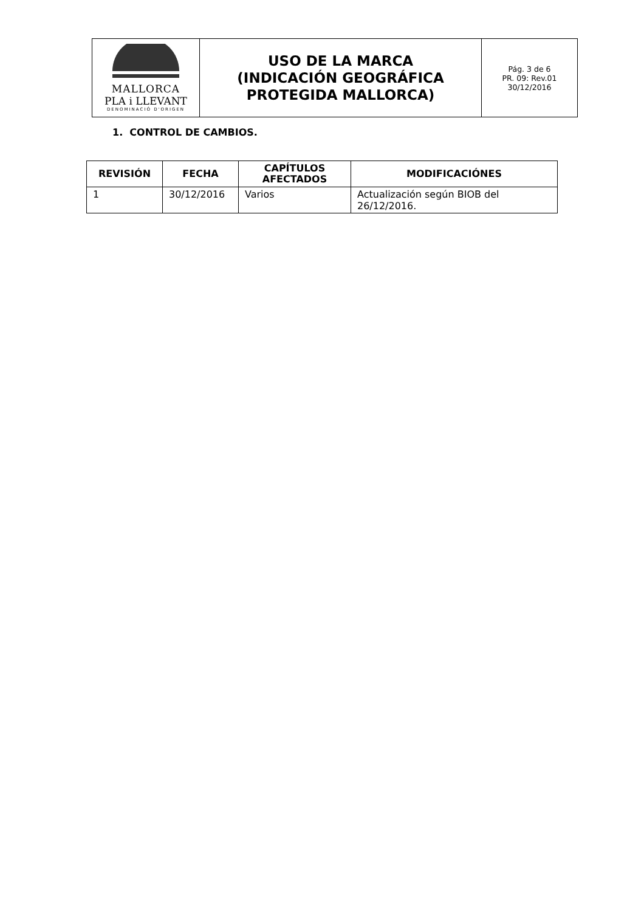| MALLORCA PLA i LLEVANT DENOMINACIÓ D'ORIGEN | USO DE LA MARCA (INDICACIÓN GEOGRÁFICA PROTEGIDA MALLORCA) | Pág. 3 de 6 PR. 09: Rev.01 30/12/2016 |
1. CONTROL DE CAMBIOS.
| REVISIÓN | FECHA | CAPÍTULOS AFECTADOS | MODIFICACIÓNES |
| --- | --- | --- | --- |
| 1 | 30/12/2016 | Varios | Actualización según BIOB del 26/12/2016. |